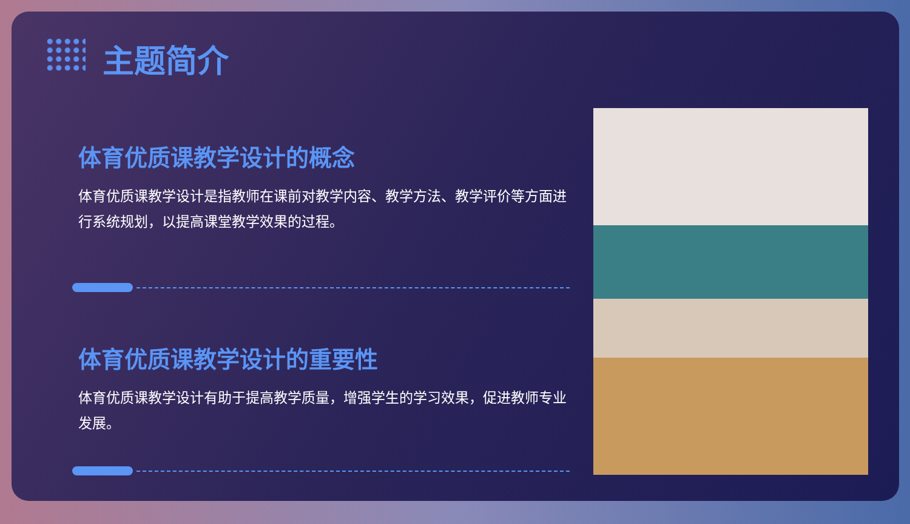主题简介
体育优质课教学设计的概念
体育优质课教学设计是指教师在课前对教学内容、教学方法、教学评价等方面进行系统规划，以提高课堂教学效果的过程。
体育优质课教学设计的重要性
体育优质课教学设计有助于提高教学质量，增强学生的学习效果，促进教师专业发展。